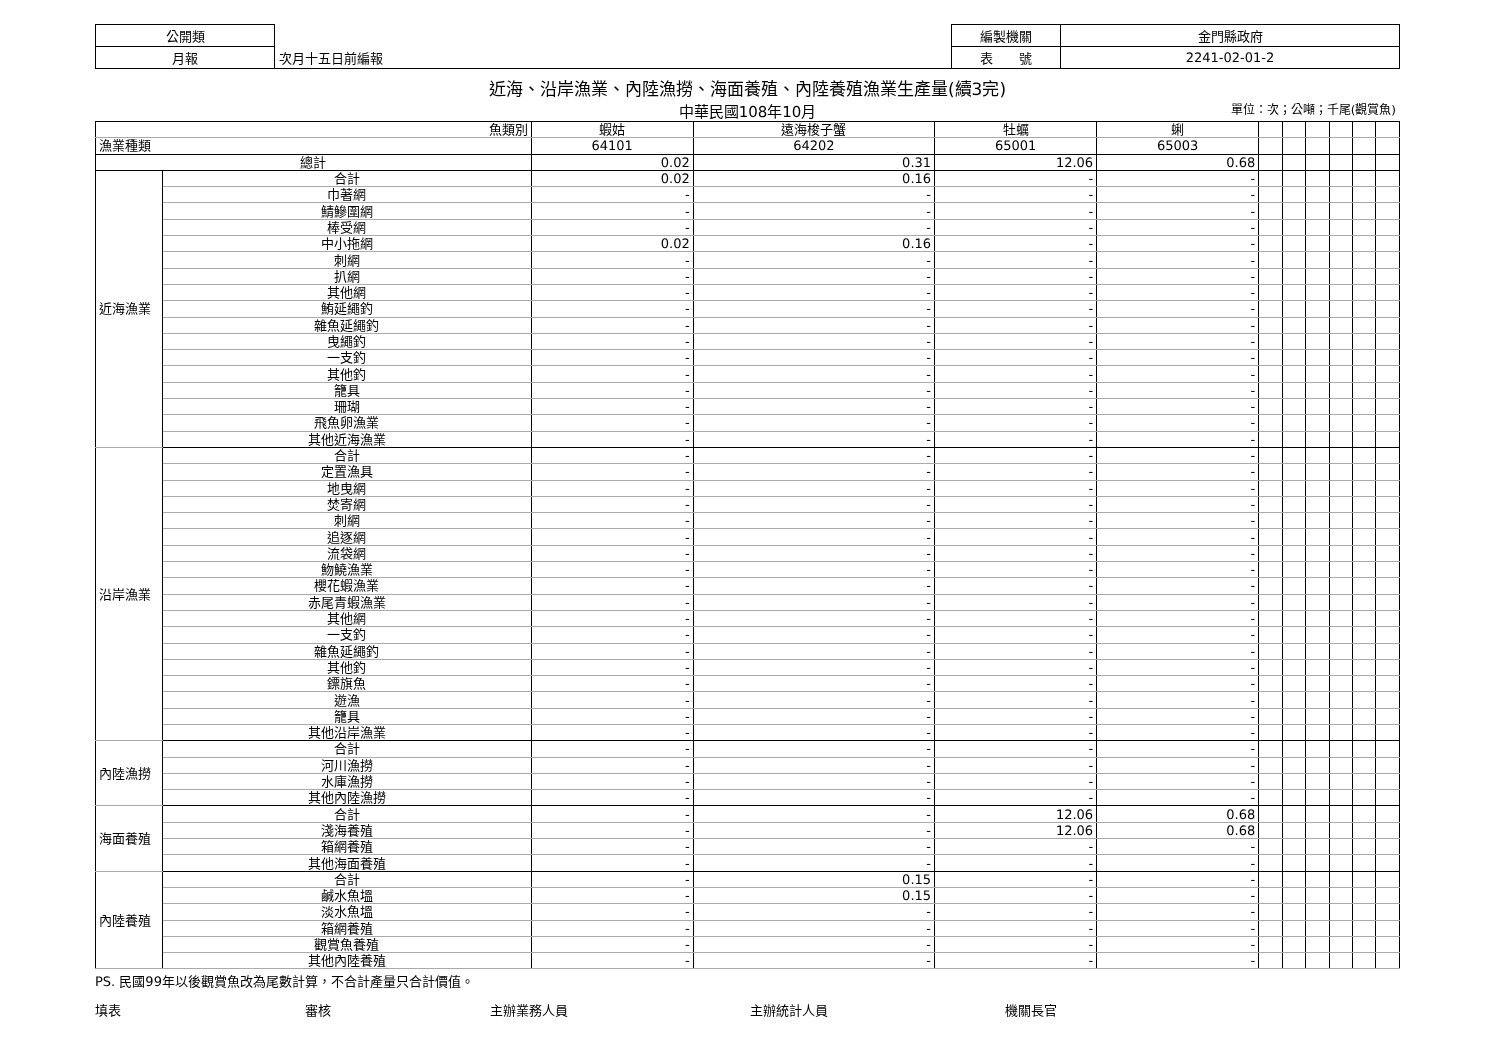| 公開類 | | 編製機關 | 金門縣政府 |
| 月報 | 次月十五日前編報 | 表 號 | 2241-02-01-2 |
近海、沿岸漁業、內陸漁撈、海面養殖、內陸養殖漁業生產量(續3完)
中華民國108年10月 單位：次；公噸；千尾(觀賞魚)
| 魚類別 | | 蝦姑 | 遠海梭子蟹 | 牡蠣 | 蜊 | | | | | | |
| --- | --- | --- | --- | --- | --- | --- | --- | --- | --- | --- | --- |
| 漁業種類 | | 64101 | 64202 | 65001 | 65003 | | | | | | |
| 總計 | | 0.02 | 0.31 | 12.06 | 0.68 | | | | | | |
| 近海漁業 | 合計 | 0.02 | 0.16 | - | - | | | | | | |
| | 巾著網 | - | - | - | - | | | | | | |
| | 鯖鰺圍網 | - | - | - | - | | | | | | |
| | 棒受網 | - | - | - | - | | | | | | |
| | 中小拖網 | 0.02 | 0.16 | - | - | | | | | | |
| | 刺網 | - | - | - | - | | | | | | |
| | 扒網 | - | - | - | - | | | | | | |
| | 其他網 | - | - | - | - | | | | | | |
| | 鮪延繩釣 | - | - | - | - | | | | | | |
| | 雜魚延繩釣 | - | - | - | - | | | | | | |
| | 曳繩釣 | - | - | - | - | | | | | | |
| | 一支釣 | - | - | - | - | | | | | | |
| | 其他釣 | - | - | - | - | | | | | | |
| | 籠具 | - | - | - | - | | | | | | |
| | 珊瑚 | - | - | - | - | | | | | | |
| | 飛魚卵漁業 | - | - | - | - | | | | | | |
| | 其他近海漁業 | - | - | - | - | | | | | | |
| 沿岸漁業 | 合計 | - | - | - | - | | | | | | |
| | 定置漁具 | - | - | - | - | | | | | | |
| | 地曳網 | - | - | - | - | | | | | | |
| | 焚寄網 | - | - | - | - | | | | | | |
| | 刺網 | - | - | - | - | | | | | | |
| | 追逐網 | - | - | - | - | | | | | | |
| | 流袋網 | - | - | - | - | | | | | | |
| | 魩鱙漁業 | - | - | - | - | | | | | | |
| | 櫻花蝦漁業 | - | - | - | - | | | | | | |
| | 赤尾青蝦漁業 | - | - | - | - | | | | | | |
| | 其他網 | - | - | - | - | | | | | | |
| | 一支釣 | - | - | - | - | | | | | | |
| | 雜魚延繩釣 | - | - | - | - | | | | | | |
| | 其他釣 | - | - | - | - | | | | | | |
| | 鏢旗魚 | - | - | - | - | | | | | | |
| | 遊漁 | - | - | - | - | | | | | | |
| | 籠具 | - | - | - | - | | | | | | |
| | 其他沿岸漁業 | - | - | - | - | | | | | | |
| 內陸漁撈 | 合計 | - | - | - | - | | | | | | |
| | 河川漁撈 | - | - | - | - | | | | | | |
| | 水庫漁撈 | - | - | - | - | | | | | | |
| | 其他內陸漁撈 | - | - | - | - | | | | | | |
| 海面養殖 | 合計 | - | - | 12.06 | 0.68 | | | | | | |
| | 淺海養殖 | - | - | 12.06 | 0.68 | | | | | | |
| | 箱網養殖 | - | - | - | - | | | | | | |
| | 其他海面養殖 | - | - | - | - | | | | | | |
| 內陸養殖 | 合計 | - | 0.15 | - | - | | | | | | |
| | 鹹水魚塭 | - | 0.15 | - | - | | | | | | |
| | 淡水魚塭 | - | - | - | - | | | | | | |
| | 箱網養殖 | - | - | - | - | | | | | | |
| | 觀賞魚養殖 | - | - | - | - | | | | | | |
| | 其他內陸養殖 | - | - | - | - | | | | | | |
PS. 民國99年以後觀賞魚改為尾數計算，不合計產量只合計價值。
填表 審核 主辦業務人員 主辦統計人員 機關長官